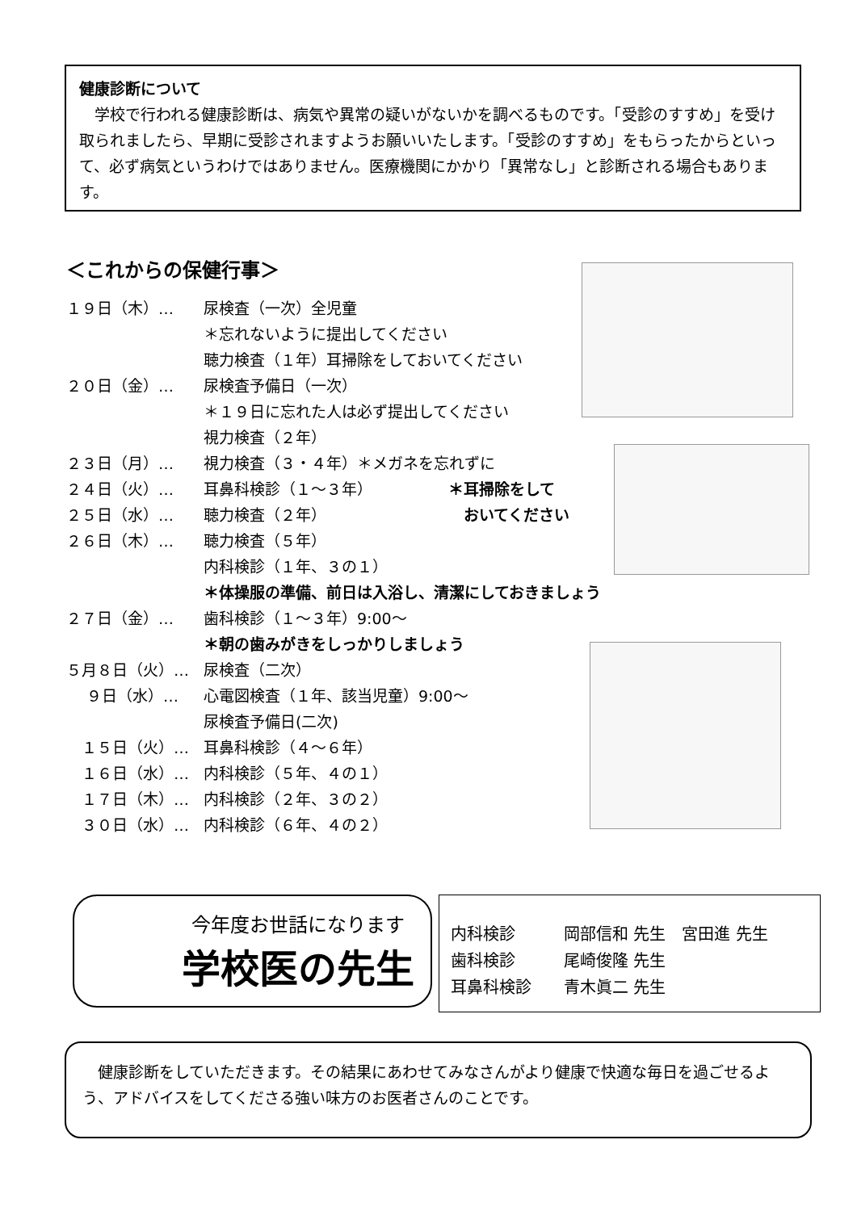健康診断について
　学校で行われる健康診断は、病気や異常の疑いがないかを調べるものです。「受診のすすめ」を受け取られましたら、早期に受診されますようお願いいたします。「受診のすすめ」をもらったからといって、必ず病気というわけではありません。医療機関にかかり「異常なし」と診断される場合もあります。
＜これからの保健行事＞
１９日（木）… 尿検査（一次）全児童
＊忘れないように提出してください
聴力検査（１年）耳掃除をしておいてください
２０日（金）… 尿検査予備日（一次）
＊１９日に忘れた人は必ず提出してください
視力検査（２年）
２３日（月）… 視力検査（３・４年）＊メガネを忘れずに
２４日（火）… 耳鼻科検診（１～３年）
２５日（水）… 聴力検査（２年）
２６日（木）… 聴力検査（５年）
内科検診（１年、３の１）
＊体操服の準備、前日は入浴し、清潔にしておきましょう
２７日（金）… 歯科検診（１～３年）9:00～
＊朝の歯みがきをしっかりしましょう
５月８日（火）… 尿検査（二次）
　 ９日（水）… 心電図検査（１年、該当児童）9:00～
尿検査予備日(二次)
　１５日（火）… 耳鼻科検診（４～６年）
　１６日（水）… 内科検診（５年、４の１）
　１７日（木）… 内科検診（２年、３の２）
　３０日（水）… 内科検診（６年、４の２）
＊耳掃除をして
　おいてください
今年度お世話になります
学校医の先生
内科検診 岡部信和 先生　宮田進 先生
歯科検診 尾崎俊隆 先生
耳鼻科検診 青木眞二 先生
　健康診断をしていただきます。その結果にあわせてみなさんがより健康で快適な毎日を過ごせるよう、アドバイスをしてくださる強い味方のお医者さんのことです。